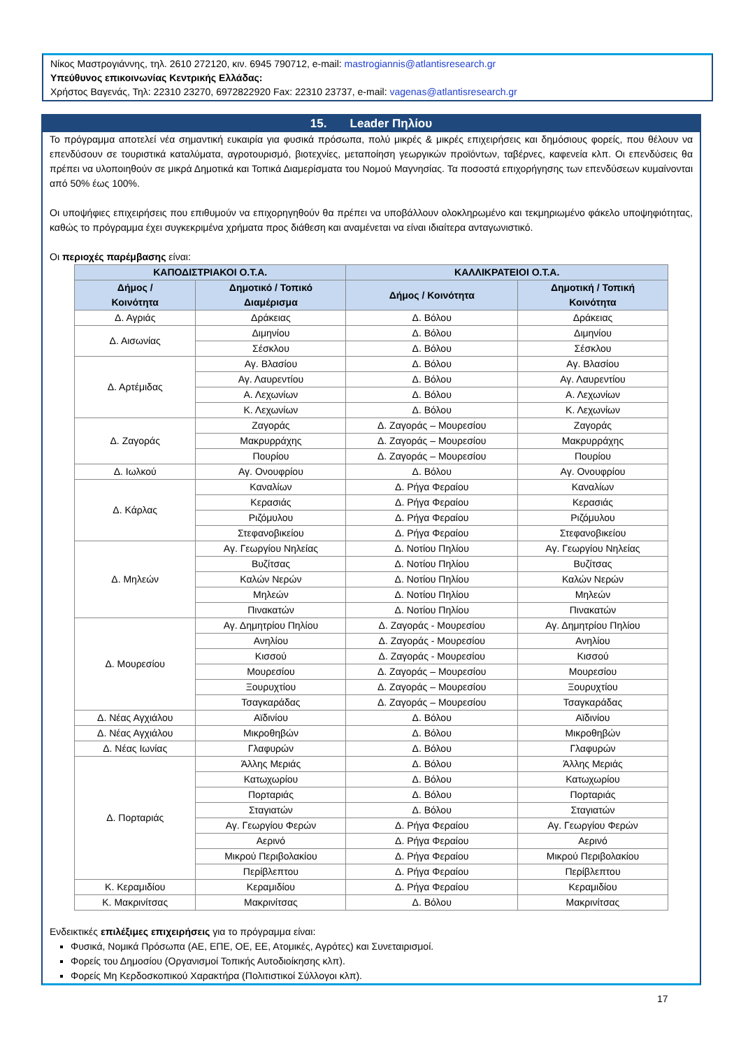Νίκος Μαστρογιάννης, τηλ. 2610 272120, κιν. 6945 790712, e-mail: mastrogiannis@atlantisresearch.gr
Υπεύθυνος επικοινωνίας Κεντρικής Ελλάδας:
Χρήστος Βαγενάς, Τηλ: 22310 23270, 6972822920 Fax: 22310 23737, e-mail: vagenas@atlantisresearch.gr
15. Leader Πηλίου
Το πρόγραμμα αποτελεί νέα σημαντική ευκαιρία για φυσικά πρόσωπα, πολύ μικρές & μικρές επιχειρήσεις και δημόσιους φορείς, που θέλουν να επενδύσουν σε τουριστικά καταλύματα, αγροτουρισμό, βιοτεχνίες, μεταποίηση γεωργικών προϊόντων, ταβέρνες, καφενεία κλπ. Οι επενδύσεις θα πρέπει να υλοποιηθούν σε μικρά Δημοτικά και Τοπικά Διαμερίσματα του Νομού Μαγνησίας. Τα ποσοστά επιχορήγησης των επενδύσεων κυμαίνονται από 50% έως 100%.
Οι υποψήφιες επιχειρήσεις που επιθυμούν να επιχορηγηθούν θα πρέπει να υποβάλλουν ολοκληρωμένο και τεκμηριωμένο φάκελο υποψηφιότητας, καθώς το πρόγραμμα έχει συγκεκριμένα χρήματα προς διάθεση και αναμένεται να είναι ιδιαίτερα ανταγωνιστικό.
Οι περιοχές παρέμβασης είναι:
| ΚΑΠΟΔΙΣΤΡΙΑΚΟΙ Ο.Τ.Α. | | ΚΑΛΛΙΚΡΑΤΕΙΟΙ Ο.Τ.Α. | |
| --- | --- | --- | --- |
| Δήμος / Κοινότητα | Δημοτικό / Τοπικό Διαμέρισμα | Δήμος / Κοινότητα | Δημοτική / Τοπική Κοινότητα |
| Δ. Αγριάς | Δράκειας | Δ. Βόλου | Δράκειας |
| Δ. Αισωνίας | Διμηνίου | Δ. Βόλου | Διμηνίου |
| | Σέσκλου | Δ. Βόλου | Σέσκλου |
| Δ. Αρτέμιδας | Αγ. Βλασίου | Δ. Βόλου | Αγ. Βλασίου |
| | Αγ. Λαυρεντίου | Δ. Βόλου | Αγ. Λαυρεντίου |
| | Α. Λεχωνίων | Δ. Βόλου | Α. Λεχωνίων |
| | Κ. Λεχωνίων | Δ. Βόλου | Κ. Λεχωνίων |
| Δ. Ζαγοράς | Ζαγοράς | Δ. Ζαγοράς – Μουρεσίου | Ζαγοράς |
| | Μακρυρράχης | Δ. Ζαγοράς – Μουρεσίου | Μακρυρράχης |
| | Πουρίου | Δ. Ζαγοράς – Μουρεσίου | Πουρίου |
| Δ. Ιωλκού | Αγ. Ονουφρίου | Δ. Βόλου | Αγ. Ονουφρίου |
| Δ. Κάρλας | Καναλίων | Δ. Ρήγα Φεραίου | Καναλίων |
| | Κερασιάς | Δ. Ρήγα Φεραίου | Κερασιάς |
| | Ριζόμυλου | Δ. Ρήγα Φεραίου | Ριζόμυλου |
| | Στεφανοβικείου | Δ. Ρήγα Φεραίου | Στεφανοβικείου |
| Δ. Μηλεών | Αγ. Γεωργίου Νηλείας | Δ. Νοτίου Πηλίου | Αγ. Γεωργίου Νηλείας |
| | Βυζίτσας | Δ. Νοτίου Πηλίου | Βυζίτσας |
| | Καλών Νερών | Δ. Νοτίου Πηλίου | Καλών Νερών |
| | Μηλεών | Δ. Νοτίου Πηλίου | Μηλεών |
| | Πινακατών | Δ. Νοτίου Πηλίου | Πινακατών |
| Δ. Μουρεσίου | Αγ. Δημητρίου Πηλίου | Δ. Ζαγοράς - Μουρεσίου | Αγ. Δημητρίου Πηλίου |
| | Ανηλίου | Δ. Ζαγοράς - Μουρεσίου | Ανηλίου |
| | Κισσού | Δ. Ζαγοράς - Μουρεσίου | Κισσού |
| | Μουρεσίου | Δ. Ζαγοράς – Μουρεσίου | Μουρεσίου |
| | Ξουρυχτίου | Δ. Ζαγοράς – Μουρεσίου | Ξουρυχτίου |
| | Τσαγκαράδας | Δ. Ζαγοράς – Μουρεσίου | Τσαγκαράδας |
| Δ. Νέας Αγχιάλου | Αϊδινίου | Δ. Βόλου | Αϊδινίου |
| Δ. Νέας Αγχιάλου | Μικροθηβών | Δ. Βόλου | Μικροθηβών |
| Δ. Νέας Ιωνίας | Γλαφυρών | Δ. Βόλου | Γλαφυρών |
| Δ. Πορταριάς | Άλλης Μεριάς | Δ. Βόλου | Άλλης Μεριάς |
| | Κατωχωρίου | Δ. Βόλου | Κατωχωρίου |
| | Πορταριάς | Δ. Βόλου | Πορταριάς |
| | Σταγιατών | Δ. Βόλου | Σταγιατών |
| | Αγ. Γεωργίου Φερών | Δ. Ρήγα Φεραίου | Αγ. Γεωργίου Φερών |
| | Αερινό | Δ. Ρήγα Φεραίου | Αερινό |
| | Μικρού Περιβολακίου | Δ. Ρήγα Φεραίου | Μικρού Περιβολακίου |
| | Περίβλεπτου | Δ. Ρήγα Φεραίου | Περίβλεπτου |
| Κ. Κεραμιδίου | Κεραμιδίου | Δ. Ρήγα Φεραίου | Κεραμιδίου |
| Κ. Μακρινίτσας | Μακρινίτσας | Δ. Βόλου | Μακρινίτσας |
Ενδεικτικές επιλέξιμες επιχειρήσεις για το πρόγραμμα είναι:
Φυσικά, Νομικά Πρόσωπα (ΑΕ, ΕΠΕ, ΟΕ, ΕΕ, Ατομικές, Αγρότες) και Συνεταιρισμοί.
Φορείς του Δημοσίου (Οργανισμοί Τοπικής Αυτοδιοίκησης κλπ).
Φορείς Μη Κερδοσκοπικού Χαρακτήρα (Πολιτιστικοί Σύλλογοι κλπ).
17